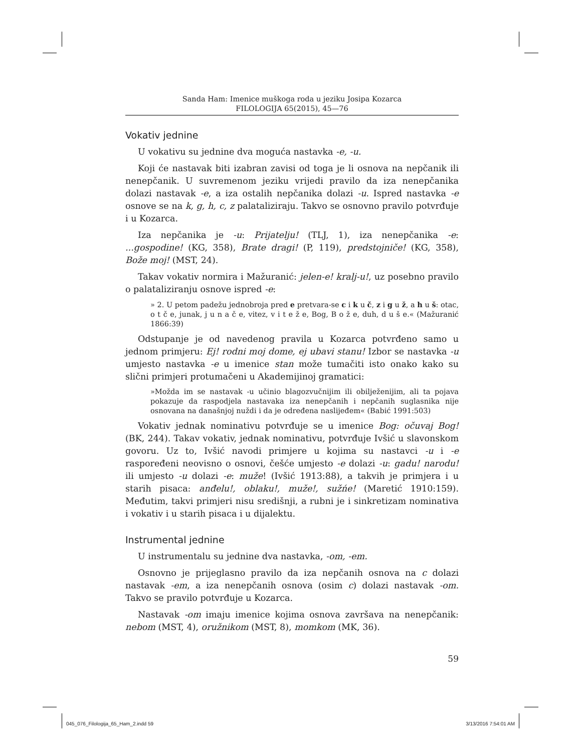Sanda Ham: Imenice muškoga roda u jeziku Josipa Kozarca
FILOLOGIJA 65(2015), 45—76
Vokativ jednine
U vokativu su jednine dva moguća nastavka -e, -u.
Koji će nastavak biti izabran zavisi od toga je li osnova na nepčanik ili nenepčanik. U suvremenom jeziku vrijedi pravilo da iza nenepčanika dolazi nastavak -e, a iza ostalih nepčanika dolazi -u. Ispred nastavka -e osnove se na k, g, h, c, z palataliziraju. Takvo se osnovno pravilo potvrđuje i u Kozarca.
Iza nepčanika je -u: Prijatelju! (TLJ, 1), iza nenepčanika -e: ...gospodine! (KG, 358), Brate dragi! (P, 119), predstojniče! (KG, 358), Bože moj! (MST, 24).
Takav vokativ normira i Mažuranić: jelen-e! kralj-u!, uz posebno pravilo o palataliziranju osnove ispred -e:
» 2. U petom padežu jednobroja pred e pretvara-se c i k u č, z i g u ž, a h u š: otac, o t č e, junak, j u n a č e, vitez, v i t e ž e, Bog, B o ž e, duh, d u š e.« (Mažuranić 1866:39)
Odstupanje je od navedenog pravila u Kozarca potvrđeno samo u jednom primjeru: Ej! rodni moj dome, ej ubavi stanu! Izbor se nastavka -u umjesto nastavka -e u imenice stan može tumačiti isto onako kako su slični primjeri protumačeni u Akademijinoj gramatici:
»Možda im se nastavak -u učinio blagozvučnijim ili obilježenijim, ali ta pojava pokazuje da raspodjela nastavaka iza nenepčanih i nepčanih suglasnika nije osnovana na današnjoj nuždi i da je određena naslijeđem« (Babić 1991:503)
Vokativ jednak nominativu potvrđuje se u imenice Bog: očuvaj Bog! (BK, 244). Takav vokativ, jednak nominativu, potvrđuje Ivšić u slavonskom govoru. Uz to, Ivšić navodi primjere u kojima su nastavci -u i -e raspoređeni neovisno o osnovi, češće umjesto -e dolazi -u: gadu! narodu! ili umjesto -u dolazi -e: muže! (Ivšić 1913:88), a takvih je primjera i u starih pisaca: anđelu!, oblaku!, muže!, sužńe! (Maretić 1910:159). Međutim, takvi primjeri nisu središnji, a rubni je i sinkretizam nominativa i vokativ i u starih pisaca i u dijalektu.
Instrumental jednine
U instrumentalu su jednine dva nastavka, -om, -em.
Osnovno je prijeglasno pravilo da iza nepčanih osnova na c dolazi nastavak -em, a iza nenepčanih osnova (osim c) dolazi nastavak -om. Takvo se pravilo potvrđuje u Kozarca.
Nastavak -om imaju imenice kojima osnova završava na nenepčanik: nebom (MST, 4), oružnikom (MST, 8), momkom (MK, 36).
59
045_076_Filologija_65_Ham_2.indd 59 3/13/2016 7:54:01 AM